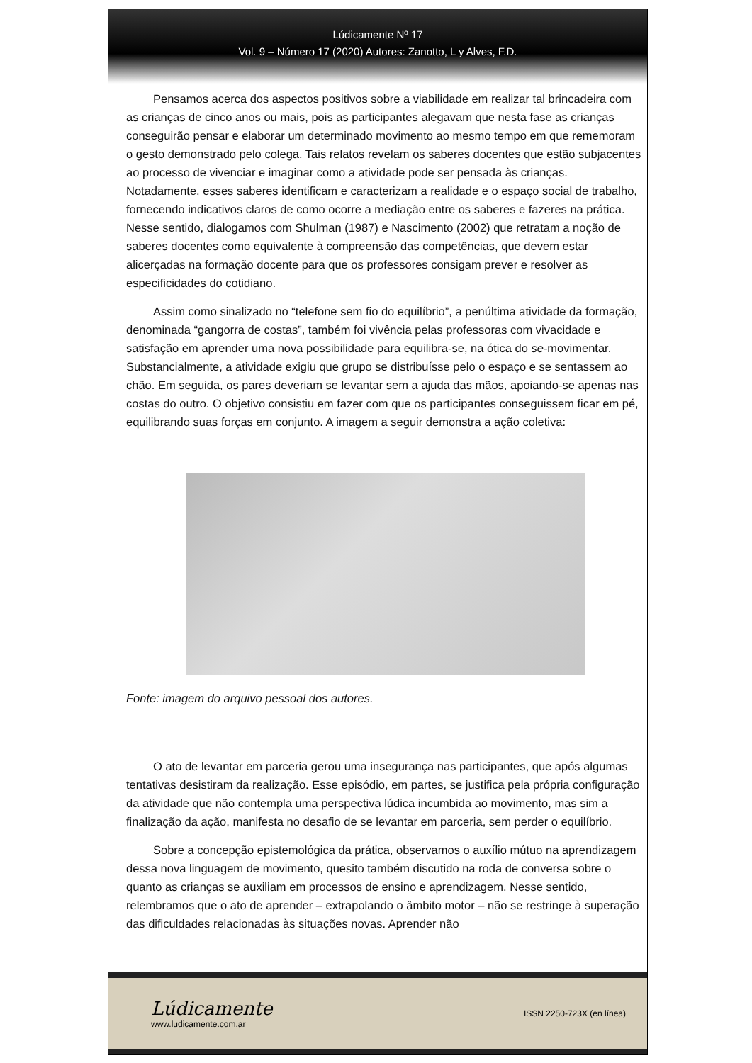Lúdicamente Nº 17
Vol. 9 – Número 17 (2020) Autores: Zanotto, L y Alves, F.D.
Pensamos acerca dos aspectos positivos sobre a viabilidade em realizar tal brincadeira com as crianças de cinco anos ou mais, pois as participantes alegavam que nesta fase as crianças conseguirão pensar e elaborar um determinado movimento ao mesmo tempo em que rememoram o gesto demonstrado pelo colega. Tais relatos revelam os saberes docentes que estão subjacentes ao processo de vivenciar e imaginar como a atividade pode ser pensada às crianças. Notadamente, esses saberes identificam e caracterizam a realidade e o espaço social de trabalho, fornecendo indicativos claros de como ocorre a mediação entre os saberes e fazeres na prática. Nesse sentido, dialogamos com Shulman (1987) e Nascimento (2002) que retratam a noção de saberes docentes como equivalente à compreensão das competências, que devem estar alicerçadas na formação docente para que os professores consigam prever e resolver as especificidades do cotidiano.
Assim como sinalizado no “telefone sem fio do equilíbrio”, a penúltima atividade da formação, denominada “gangorra de costas”, também foi vivência pelas professoras com vivacidade e satisfação em aprender uma nova possibilidade para equilibra-se, na ótica do se-movimentar. Substancialmente, a atividade exigiu que grupo se distribuísse pelo o espaço e se sentassem ao chão. Em seguida, os pares deveriam se levantar sem a ajuda das mãos, apoiando-se apenas nas costas do outro. O objetivo consistiu em fazer com que os participantes conseguissem ficar em pé, equilibrando suas forças em conjunto. A imagem a seguir demonstra a ação coletiva:
Fonte: imagem do arquivo pessoal dos autores.
O ato de levantar em parceria gerou uma insegurança nas participantes, que após algumas tentativas desistiram da realização. Esse episódio, em partes, se justifica pela própria configuração da atividade que não contempla uma perspectiva lúdica incumbida ao movimento, mas sim a finalização da ação, manifesta no desafio de se levantar em parceria, sem perder o equilíbrio.
Sobre a concepção epistemológica da prática, observamos o auxílio mútuo na aprendizagem dessa nova linguagem de movimento, quesito também discutido na roda de conversa sobre o quanto as crianças se auxiliam em processos de ensino e aprendizagem. Nesse sentido, relembramos que o ato de aprender – extrapolando o âmbito motor – não se restringe à superação das dificuldades relacionadas às situações novas. Aprender não
Lúdicamente
www.ludicamente.com.ar
ISSN 2250-723X (en línea)